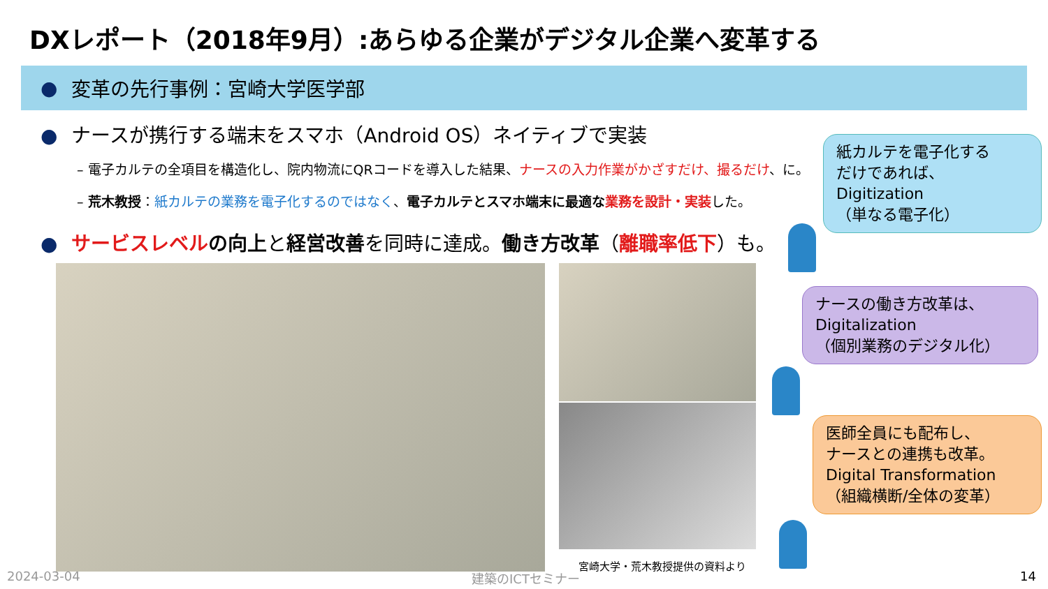DXレポート（2018年9月）:あらゆる企業がデジタル企業へ変革する
● 変革の先行事例：宮崎大学医学部
● ナースが携行する端末をスマホ（Android OS）ネイティブで実装
– 電子カルテの全項目を構造化し、院内物流にQRコードを導入した結果、ナースの入力作業がかざすだけ、撮るだけ、に。
– 荒木教授：紙カルテの業務を電子化するのではなく、電子カルテとスマホ端末に最適な業務を設計・実装した。
● サービスレベルの向上と経営改善を同時に達成。働き方改革（離職率低下）も。
宮崎大学・荒木教授提供の資料より
紙カルテを電子化する
だけであれば、
Digitization
（単なる電子化）
ナースの働き方改革は、
Digitalization
（個別業務のデジタル化）
医師全員にも配布し、
ナースとの連携も改革。
Digital Transformation
（組織横断/全体の変革）
2024-03-04 建築のICTセミナー 14